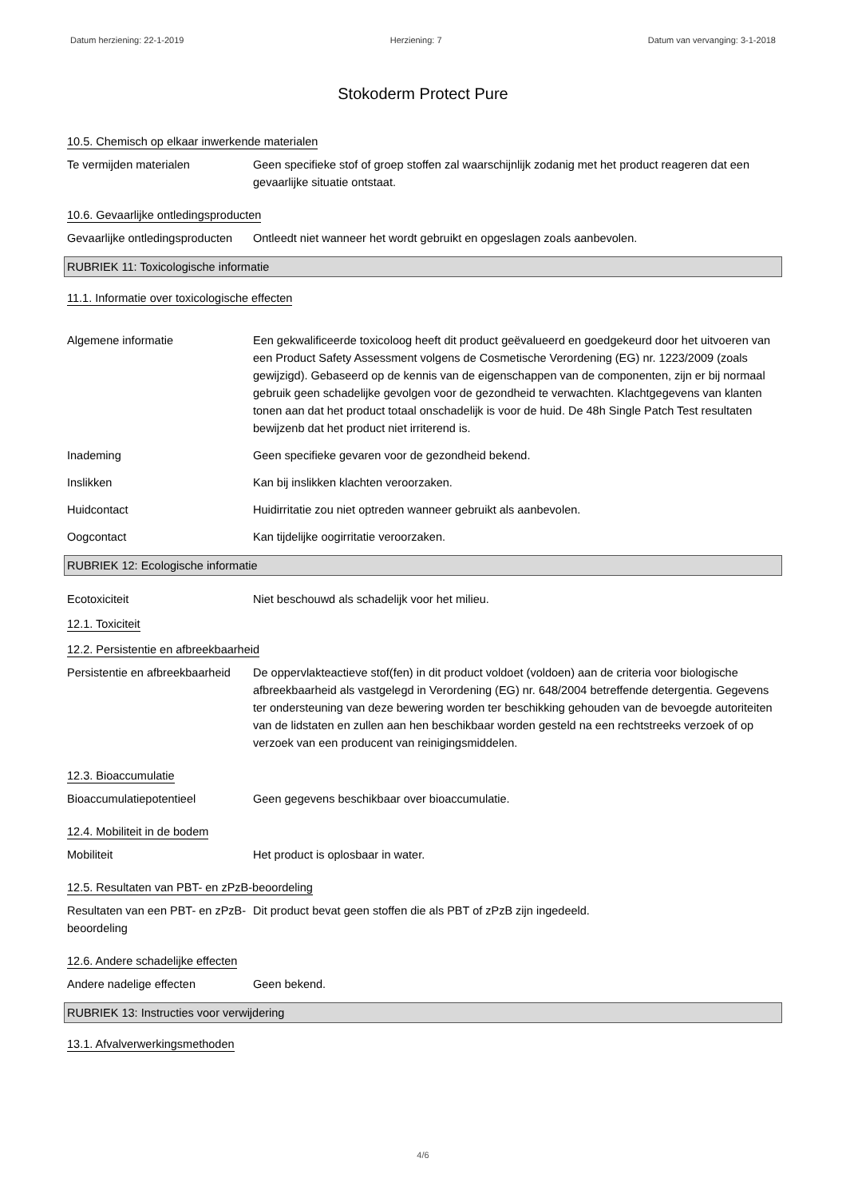Datum herziening: 22-1-2019 Herziening: 7 Datum van vervanging: 3-1-2018
Stokoderm Protect Pure
10.5. Chemisch op elkaar inwerkende materialen
Te vermijden materialen Geen specifieke stof of groep stoffen zal waarschijnlijk zodanig met het product reageren dat een gevaarlijke situatie ontstaat.
10.6. Gevaarlijke ontledingsproducten
Gevaarlijke ontledingsproducten
Ontleedt niet wanneer het wordt gebruikt en opgeslagen zoals aanbevolen.
RUBRIEK 11: Toxicologische informatie
11.1. Informatie over toxicologische effecten
Algemene informatie Een gekwalificeerde toxicoloog heeft dit product geëvalueerd en goedgekeurd door het uitvoeren van een Product Safety Assessment volgens de Cosmetische Verordening (EG) nr. 1223/2009 (zoals gewijzigd). Gebaseerd op de kennis van de eigenschappen van de componenten, zijn er bij normaal gebruik geen schadelijke gevolgen voor de gezondheid te verwachten. Klachtgegevens van klanten tonen aan dat het product totaal onschadelijk is voor de huid. De 48h Single Patch Test resultaten bewijzenb dat het product niet irriterend is.
Inademing Geen specifieke gevaren voor de gezondheid bekend.
Inslikken Kan bij inslikken klachten veroorzaken.
Huidcontact Huidirritatie zou niet optreden wanneer gebruikt als aanbevolen.
Oogcontact Kan tijdelijke oogirritatie veroorzaken.
RUBRIEK 12: Ecologische informatie
Ecotoxiciteit Niet beschouwd als schadelijk voor het milieu.
12.1. Toxiciteit
12.2. Persistentie en afbreekbaarheid
Persistentie en afbreekbaarheid
De oppervlakteactieve stof(fen) in dit product voldoet (voldoen) aan de criteria voor biologische afbreekbaarheid als vastgelegd in Verordening (EG) nr. 648/2004 betreffende detergentia. Gegevens ter ondersteuning van deze bewering worden ter beschikking gehouden van de bevoegde autoriteiten van de lidstaten en zullen aan hen beschikbaar worden gesteld na een rechtstreeks verzoek of op verzoek van een producent van reinigingsmiddelen.
12.3. Bioaccumulatie
Bioaccumulatiepotentieel Geen gegevens beschikbaar over bioaccumulatie.
12.4. Mobiliteit in de bodem
Mobiliteit Het product is oplosbaar in water.
12.5. Resultaten van PBT- en zPzB-beoordeling
Resultaten van een PBT- en zPzB-beoordeling
Dit product bevat geen stoffen die als PBT of zPzB zijn ingedeeld.
12.6. Andere schadelijke effecten
Andere nadelige effecten Geen bekend.
RUBRIEK 13: Instructies voor verwijdering
13.1. Afvalverwerkingsmethoden
4/6